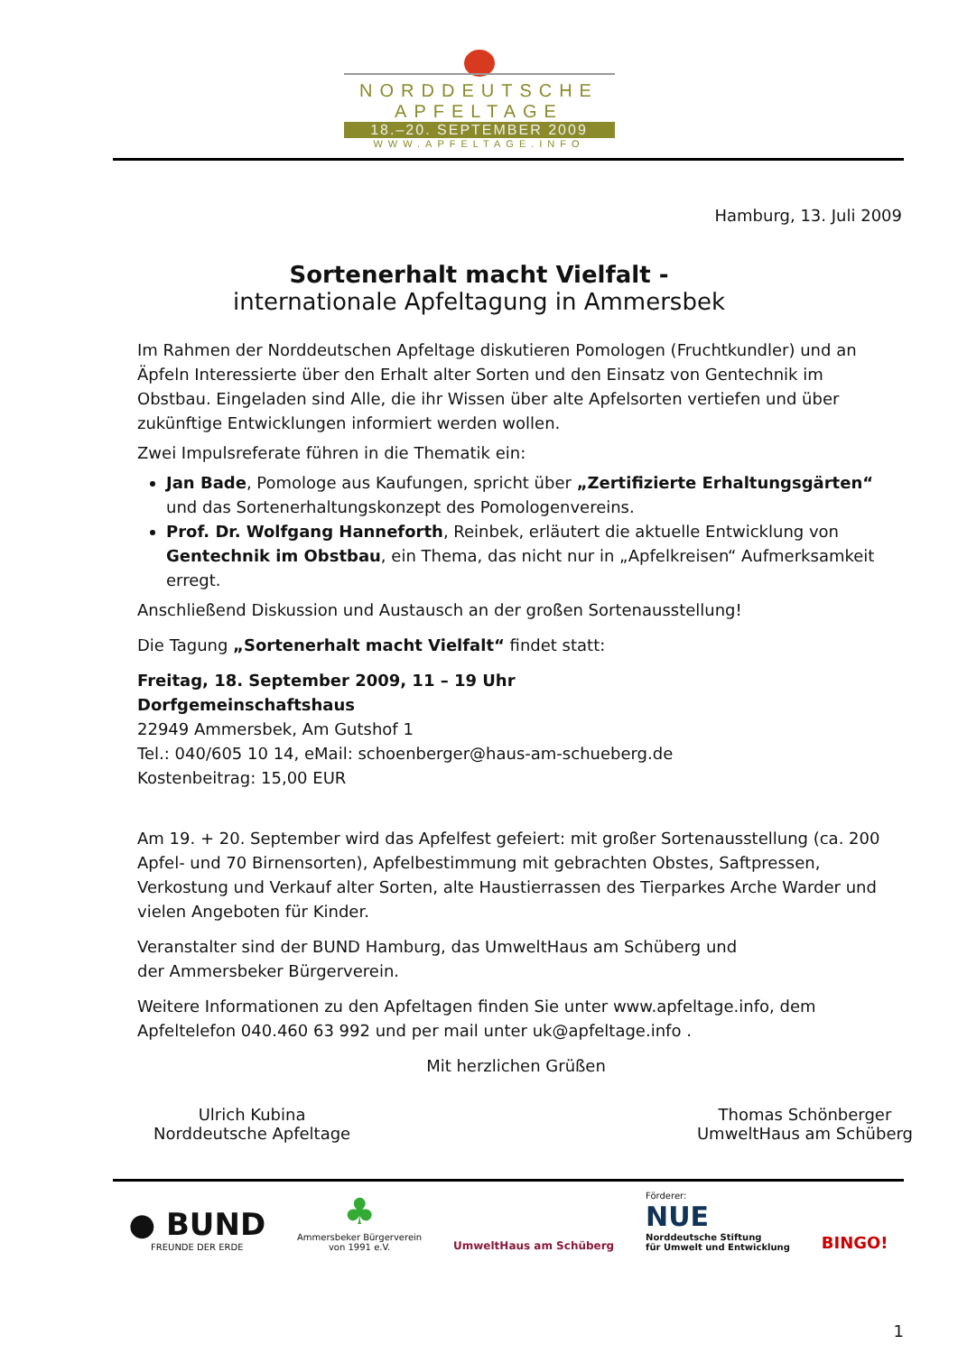NORDDEUTSCHE
APFELTAGE
18.–20. SEPTEMBER 2009
WWW.APFELTAGE.INFO
Hamburg, 13. Juli 2009
Sortenerhalt macht Vielfalt -
internationale Apfeltagung in Ammersbek
Im Rahmen der Norddeutschen Apfeltage diskutieren Pomologen (Fruchtkundler) und an Äpfeln Interessierte über den Erhalt alter Sorten und den Einsatz von Gentechnik im Obstbau. Eingeladen sind Alle, die ihr Wissen über alte Apfelsorten vertiefen und über zukünftige Entwicklungen informiert werden wollen.
Zwei Impulsreferate führen in die Thematik ein:
Jan Bade, Pomologe aus Kaufungen, spricht über „Zertifizierte Erhaltungsgärten“ und das Sortenerhaltungskonzept des Pomologenvereins.
Prof. Dr. Wolfgang Hanneforth, Reinbek, erläutert die aktuelle Entwicklung von Gentechnik im Obstbau, ein Thema, das nicht nur in „Apfelkreisen“ Aufmerksamkeit erregt.
Anschließend Diskussion und Austausch an der großen Sortenausstellung!
Die Tagung „Sortenerhalt macht Vielfalt“ findet statt:
Freitag, 18. September 2009, 11 – 19 Uhr
Dorfgemeinschaftshaus
22949 Ammersbek, Am Gutshof 1
Tel.: 040/605 10 14, eMail: schoenberger@haus-am-schueberg.de
Kostenbeitrag: 15,00 EUR
Am 19. + 20. September wird das Apfelfest gefeiert: mit großer Sortenausstellung (ca. 200 Apfel- und 70 Birnensorten), Apfelbestimmung mit gebrachten Obstes, Saftpressen, Verkostung und Verkauf alter Sorten, alte Haustierrassen des Tierparkes Arche Warder und vielen Angeboten für Kinder.
Veranstalter sind der BUND Hamburg, das UmweltHaus am Schüberg und
der Ammersbeker Bürgerverein.
Weitere Informationen zu den Apfeltagen finden Sie unter www.apfeltage.info, dem Apfeltelefon 040.460 63 992 und per mail unter uk@apfeltage.info .
Mit herzlichen Grüßen
Ulrich Kubina
Norddeutsche Apfeltage
Thomas Schönberger
UmweltHaus am Schüberg
● BUND
FREUNDE DER ERDE
♣
Ammersbeker Bürgerverein
von 1991 e.V.
UmweltHaus am Schüberg
Förderer:
NUE
Norddeutsche Stiftung
für Umwelt und Entwicklung
BINGO!
1